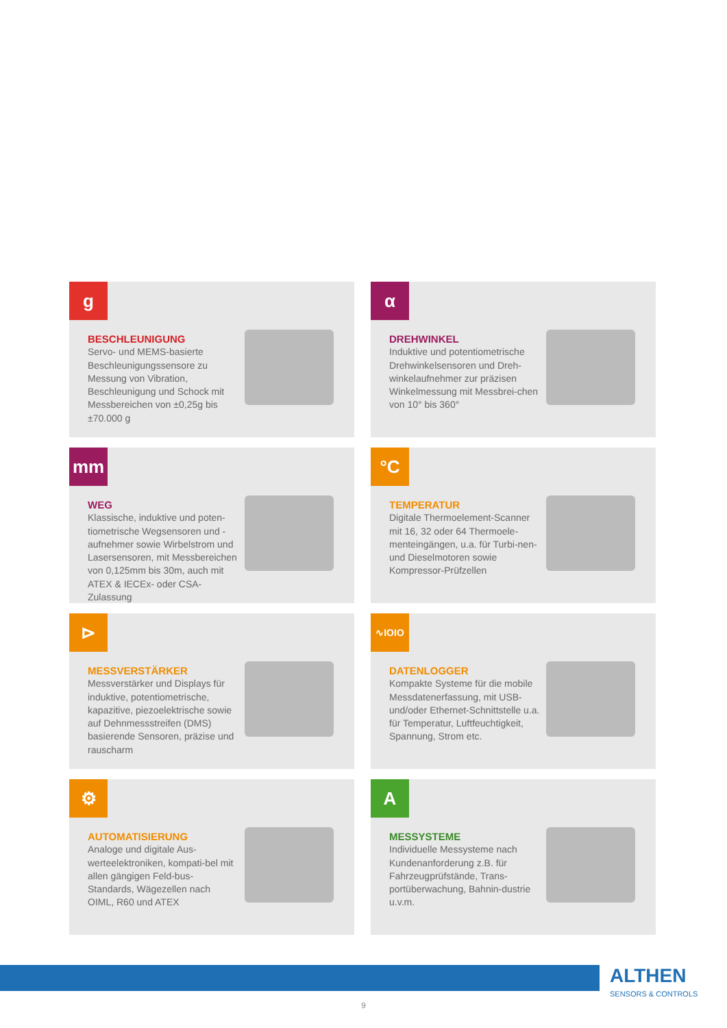g
BESCHLEUNIGUNG
Servo- und MEMS-basierte Beschleunigungssensore zu Messung von Vibration, Beschleunigung und Schock mit Messbereichen von ±0,25g bis ±70.000 g
α
DREHWINKEL
Induktive und potentiometrische Drehwinkelsensoren und Dreh-winkelaufnehmer zur präzisen Winkelmessung mit Messbrei-chen von 10° bis 360°
mm
WEG
Klassische, induktive und poten-tiometrische Wegsensoren und -aufnehmer sowie Wirbelstrom und Lasersensoren, mit Messbereichen von 0,125mm bis 30m, auch mit ATEX & IECEx- oder CSA-Zulassung
°C
TEMPERATUR
Digitale Thermoelement-Scanner mit 16, 32 oder 64 Thermoele-menteingängen, u.a. für Turbi-nen-und Dieselmotoren sowie Kompressor-Prüfzellen
⊳
MESSVERSTÄRKER
Messverstärker und Displays für induktive, potentiometrische, kapazitive, piezoelektrische sowie auf Dehnmessstreifen (DMS) basierende Sensoren, präzise und rauscharm
∿IOIO
DATENLOGGER
Kompakte Systeme für die mobile Messdatenerfassung, mit USB- und/oder Ethernet-Schnittstelle u.a. für Temperatur, Luftfeuchtigkeit, Spannung, Strom etc.
⚙
AUTOMATISIERUNG
Analoge und digitale Aus-werteelektroniken, kompati-bel mit allen gängigen Feld-bus-Standards, Wägezellen nach OIML, R60 und ATEX
A
MESSYSTEME
Individuelle Messysteme nach Kundenanforderung z.B. für Fahrzeugprüfstände, Trans-portüberwachung, Bahnin-dustrie u.v.m.
ALTHEN
SENSORS & CONTROLS
9